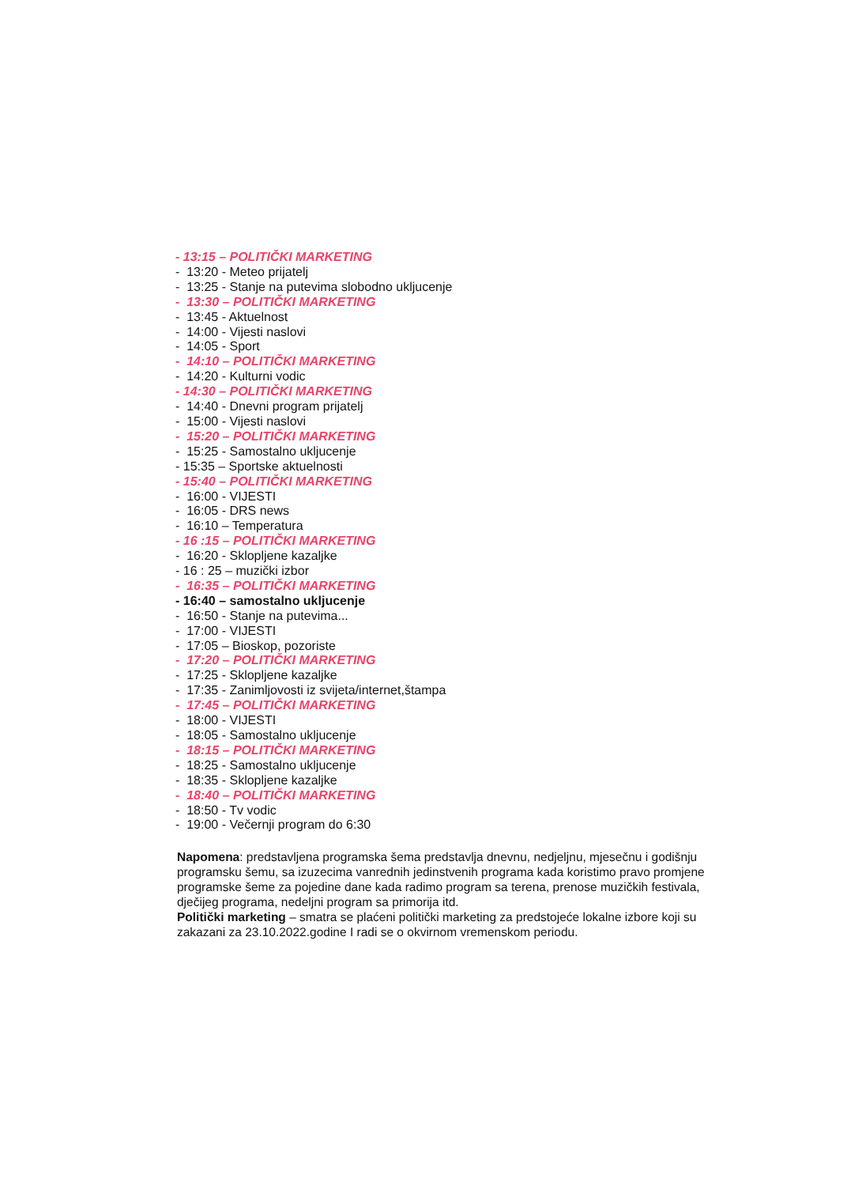- 13:15 – POLITIČKI MARKETING
- 13:20 - Meteo prijatelj
- 13:25 - Stanje na putevima slobodno ukljucenje
- 13:30 – POLITIČKI MARKETING
- 13:45 - Aktuelnost
- 14:00 - Vijesti naslovi
- 14:05 - Sport
- 14:10 – POLITIČKI MARKETING
- 14:20 - Kulturni vodic
- 14:30 – POLITIČKI MARKETING
- 14:40 - Dnevni program prijatelj
- 15:00 - Vijesti naslovi
- 15:20 – POLITIČKI MARKETING
- 15:25 - Samostalno ukljucenje
- 15:35 – Sportske aktuelnosti
- 15:40 – POLITIČKI MARKETING
- 16:00 - VIJESTI
- 16:05 - DRS news
- 16:10 – Temperatura
- 16 :15 – POLITIČKI MARKETING
- 16:20 - Sklopljene kazaljke
- 16 : 25 – muzički izbor
- 16:35 – POLITIČKI MARKETING
- 16:40 – samostalno ukljucenje
- 16:50 - Stanje na putevima...
- 17:00 - VIJESTI
- 17:05 – Bioskop, pozoriste
- 17:20 – POLITIČKI MARKETING
- 17:25 - Sklopljene kazaljke
- 17:35 - Zanimljovosti iz svijeta/internet,štampa
- 17:45 – POLITIČKI MARKETING
- 18:00 - VIJESTI
- 18:05 - Samostalno ukljucenje
- 18:15 – POLITIČKI MARKETING
- 18:25 - Samostalno ukljucenje
- 18:35 - Sklopljene kazaljke
- 18:40 – POLITIČKI MARKETING
- 18:50 - Tv vodic
- 19:00 - Večernji program do 6:30
Napomena: predstavljena programska šema predstavlja dnevnu, nedjeljnu, mjesečnu i godišnju programsku šemu, sa izuzecima vanrednih jedinstvenih programa kada koristimo pravo promjene programske šeme za pojedine dane kada radimo program sa terena, prenose muzičkih festivala, dječijeg programa, nedeljni program sa primorija itd.
Politički marketing – smatra se plaćeni politički marketing za predstojeće lokalne izbore koji su zakazani za 23.10.2022.godine I radi se o okvirnom vremenskom periodu.